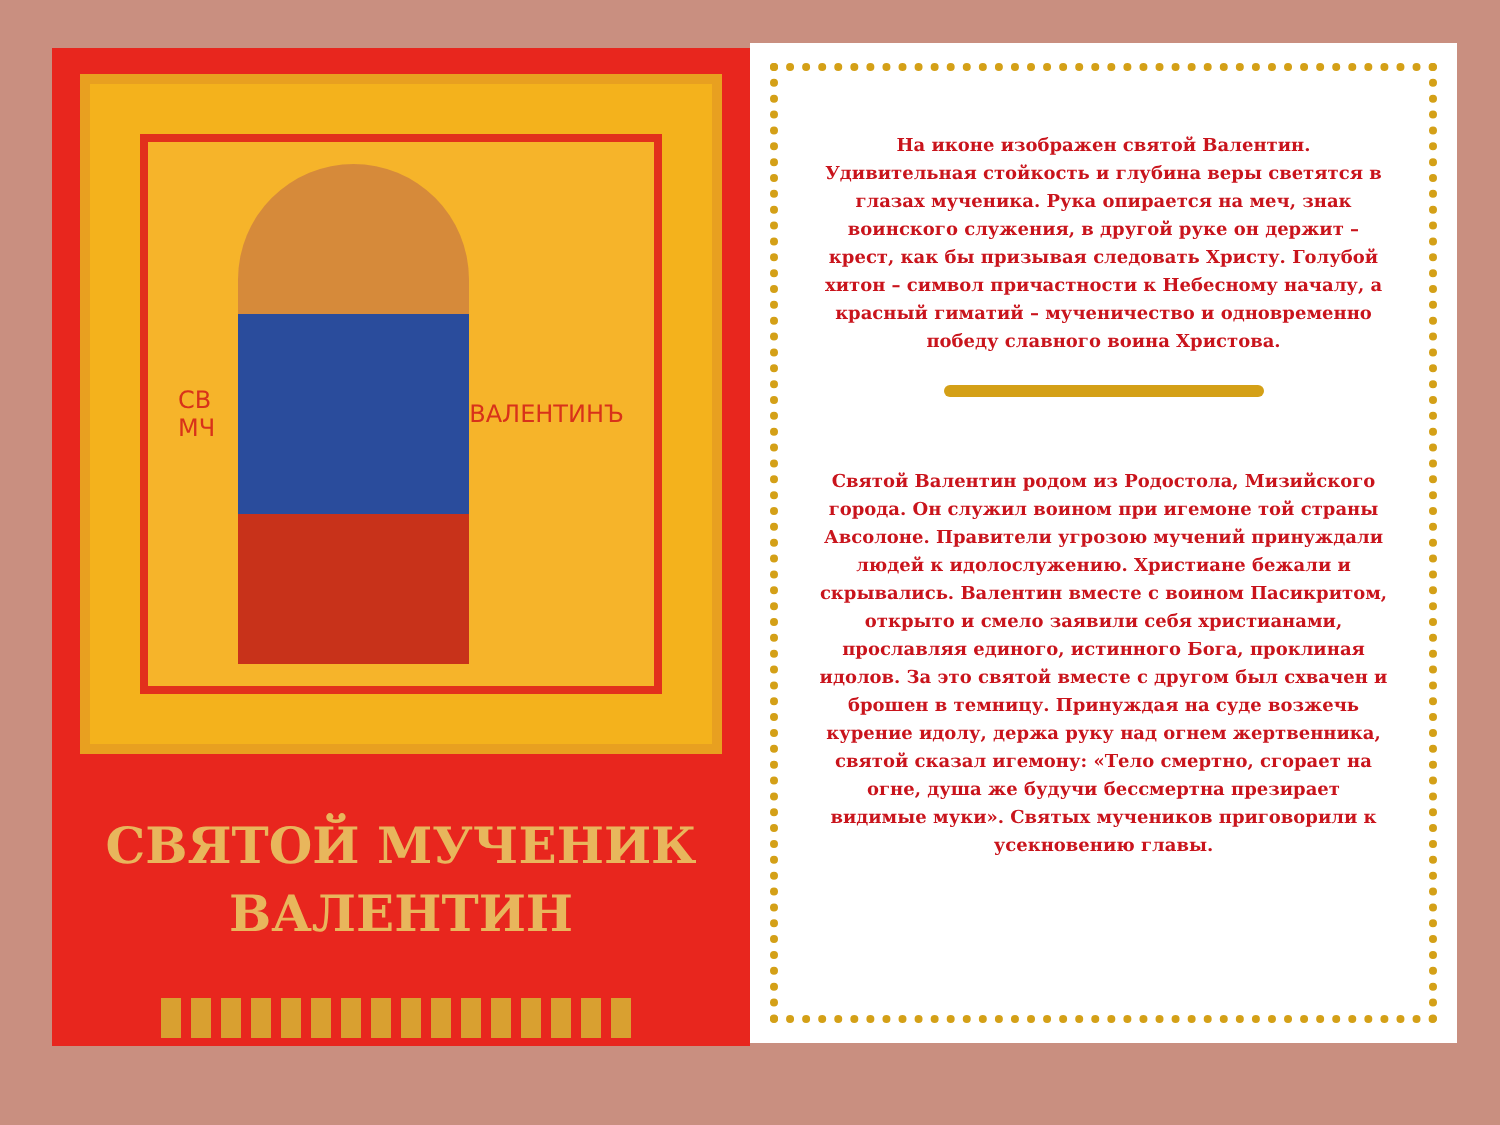СВ МЧ ВАЛЕНТИНЪ
СВЯТОЙ МУЧЕНИК
ВАЛЕНТИН
На иконе изображен святой Валентин. Удивительная стойкость и глубина веры светятся в глазах мученика. Рука опирается на меч, знак воинского служения, в другой руке он держит – крест, как бы призывая следовать Христу. Голубой хитон – символ причастности к Небесному началу, а красный гиматий – мученичество и одновременно победу славного воина Христова.
Святой Валентин родом из Родостола, Мизийского города. Он служил воином при игемоне той страны Авсолоне. Правители угрозою мучений принуждали людей к идолослужению. Христиане бежали и скрывались. Валентин вместе с воином Пасикритом, открыто и смело заявили себя христианами, прославляя единого, истинного Бога, проклиная идолов. За это святой вместе с другом был схвачен и брошен в темницу. Принуждая на суде возжечь курение идолу, держа руку над огнем жертвенника, святой сказал игемону: «Тело смертно, сгорает на огне, душа же будучи бессмертна презирает видимые муки». Святых мучеников приговорили к усекновению главы.